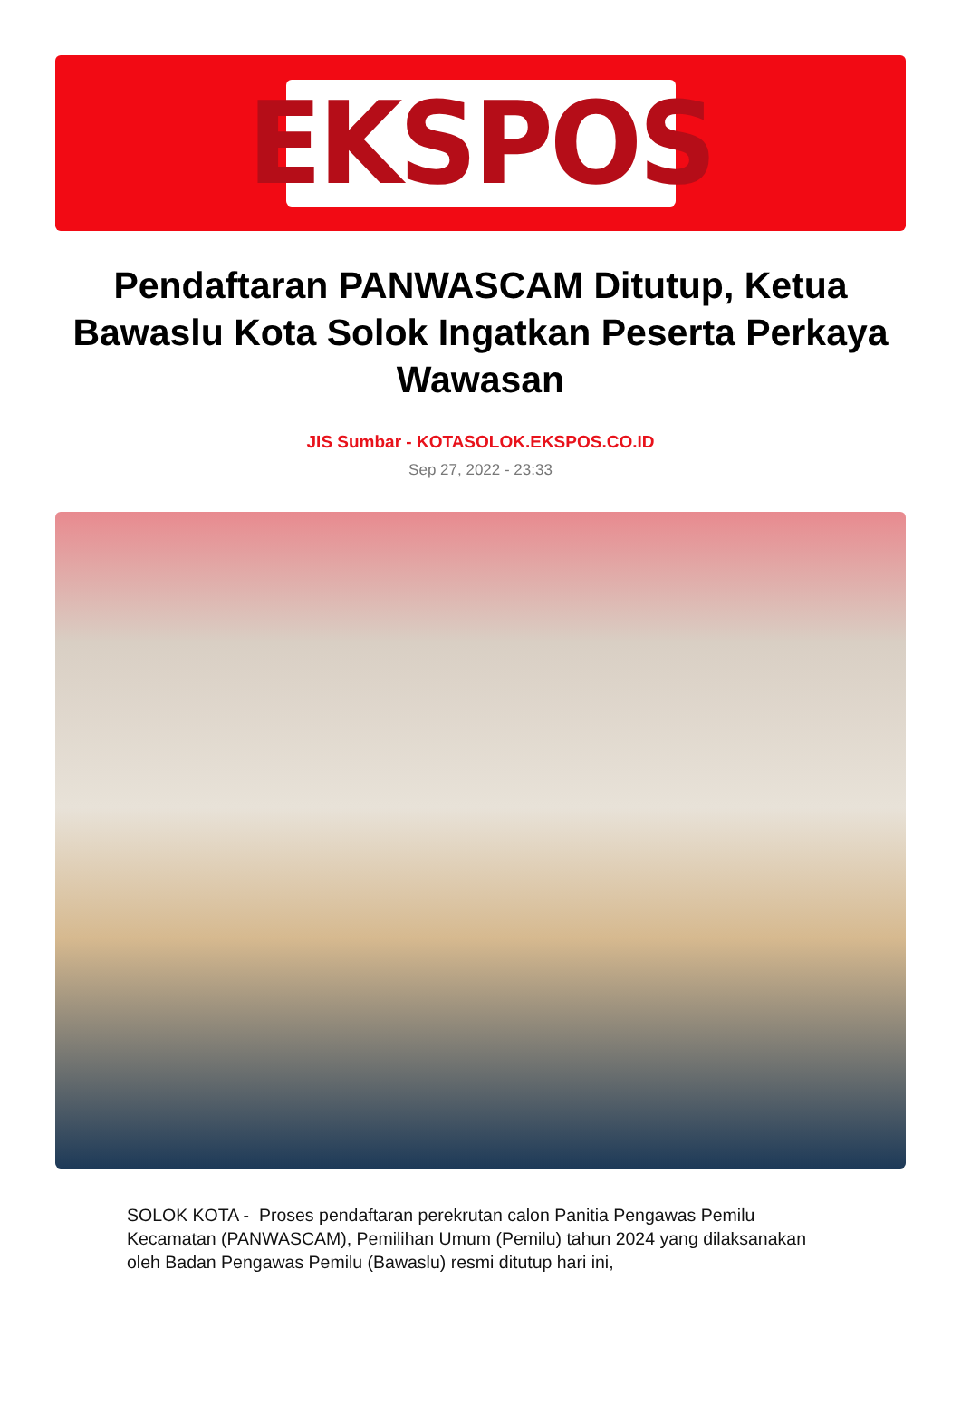EKSPOS
Pendaftaran PANWASCAM Ditutup, Ketua Bawaslu Kota Solok Ingatkan Peserta Perkaya Wawasan
JIS Sumbar - KOTASOLOK.EKSPOS.CO.ID
Sep 27, 2022 - 23:33
SOLOK KOTA - Proses pendaftaran perekrutan calon Panitia Pengawas Pemilu Kecamatan (PANWASCAM), Pemilihan Umum (Pemilu) tahun 2024 yang dilaksanakan oleh Badan Pengawas Pemilu (Bawaslu) resmi ditutup hari ini,